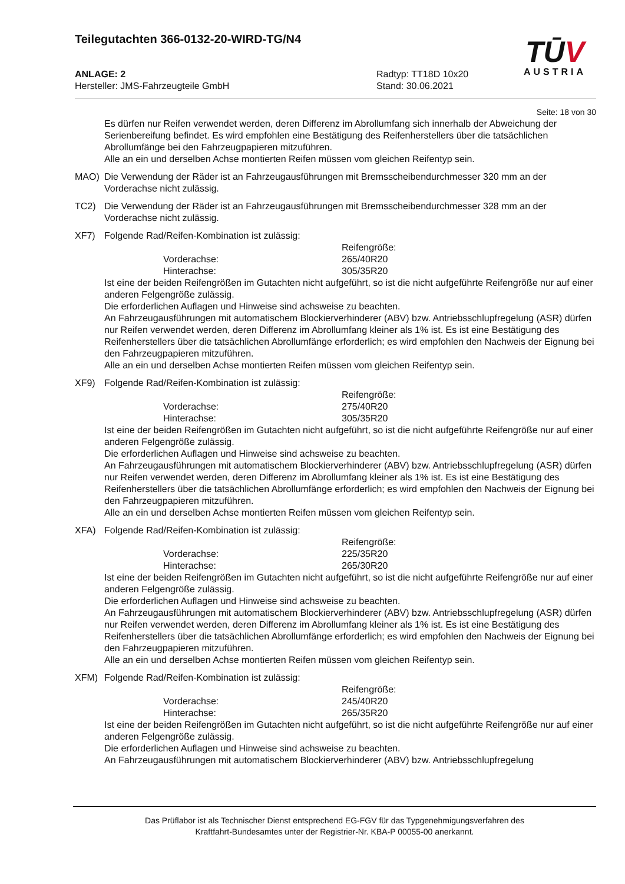Teilegutachten 366-0132-20-WIRD-TG/N4
ANLAGE: 2 Radtyp: TT18D 10x20
Hersteller: JMS-Fahrzeugteile GmbH Stand: 30.06.2021
TŪV
AUSTRIA
Seite: 18 von 30
Es dürfen nur Reifen verwendet werden, deren Differenz im Abrollumfang sich innerhalb der Abweichung der Serienbereifung befindet. Es wird empfohlen eine Bestätigung des Reifenherstellers über die tatsächlichen Abrollumfänge bei den Fahrzeugpapieren mitzuführen.
Alle an ein und derselben Achse montierten Reifen müssen vom gleichen Reifentyp sein.
MAO) Die Verwendung der Räder ist an Fahrzeugausführungen mit Bremsscheibendurchmesser 320 mm an der Vorderachse nicht zulässig.
TC2) Die Verwendung der Räder ist an Fahrzeugausführungen mit Bremsscheibendurchmesser 328 mm an der Vorderachse nicht zulässig.
XF7) Folgende Rad/Reifen-Kombination ist zulässig:
Reifengröße:
Vorderachse: 265/40R20
Hinterachse: 305/35R20
Ist eine der beiden Reifengrößen im Gutachten nicht aufgeführt, so ist die nicht aufgeführte Reifengröße nur auf einer anderen Felgengröße zulässig.
Die erforderlichen Auflagen und Hinweise sind achsweise zu beachten.
An Fahrzeugausführungen mit automatischem Blockierverhinderer (ABV) bzw. Antriebsschlupfregelung (ASR) dürfen nur Reifen verwendet werden, deren Differenz im Abrollumfang kleiner als 1% ist. Es ist eine Bestätigung des Reifenherstellers über die tatsächlichen Abrollumfänge erforderlich; es wird empfohlen den Nachweis der Eignung bei den Fahrzeugpapieren mitzuführen.
Alle an ein und derselben Achse montierten Reifen müssen vom gleichen Reifentyp sein.
XF9) Folgende Rad/Reifen-Kombination ist zulässig:
Reifengröße:
Vorderachse: 275/40R20
Hinterachse: 305/35R20
Ist eine der beiden Reifengrößen im Gutachten nicht aufgeführt, so ist die nicht aufgeführte Reifengröße nur auf einer anderen Felgengröße zulässig.
Die erforderlichen Auflagen und Hinweise sind achsweise zu beachten.
An Fahrzeugausführungen mit automatischem Blockierverhinderer (ABV) bzw. Antriebsschlupfregelung (ASR) dürfen nur Reifen verwendet werden, deren Differenz im Abrollumfang kleiner als 1% ist. Es ist eine Bestätigung des Reifenherstellers über die tatsächlichen Abrollumfänge erforderlich; es wird empfohlen den Nachweis der Eignung bei den Fahrzeugpapieren mitzuführen.
Alle an ein und derselben Achse montierten Reifen müssen vom gleichen Reifentyp sein.
XFA) Folgende Rad/Reifen-Kombination ist zulässig:
Reifengröße:
Vorderachse: 225/35R20
Hinterachse: 265/30R20
Ist eine der beiden Reifengrößen im Gutachten nicht aufgeführt, so ist die nicht aufgeführte Reifengröße nur auf einer anderen Felgengröße zulässig.
Die erforderlichen Auflagen und Hinweise sind achsweise zu beachten.
An Fahrzeugausführungen mit automatischem Blockierverhinderer (ABV) bzw. Antriebsschlupfregelung (ASR) dürfen nur Reifen verwendet werden, deren Differenz im Abrollumfang kleiner als 1% ist. Es ist eine Bestätigung des Reifenherstellers über die tatsächlichen Abrollumfänge erforderlich; es wird empfohlen den Nachweis der Eignung bei den Fahrzeugpapieren mitzuführen.
Alle an ein und derselben Achse montierten Reifen müssen vom gleichen Reifentyp sein.
XFM) Folgende Rad/Reifen-Kombination ist zulässig:
Reifengröße:
Vorderachse: 245/40R20
Hinterachse: 265/35R20
Ist eine der beiden Reifengrößen im Gutachten nicht aufgeführt, so ist die nicht aufgeführte Reifengröße nur auf einer anderen Felgengröße zulässig.
Die erforderlichen Auflagen und Hinweise sind achsweise zu beachten.
An Fahrzeugausführungen mit automatischem Blockierverhinderer (ABV) bzw. Antriebsschlupfregelung
Das Prüflabor ist als Technischer Dienst entsprechend EG-FGV für das Typgenehmigungsverfahren des
Kraftfahrt-Bundesamtes unter der Registrier-Nr. KBA-P 00055-00 anerkannt.